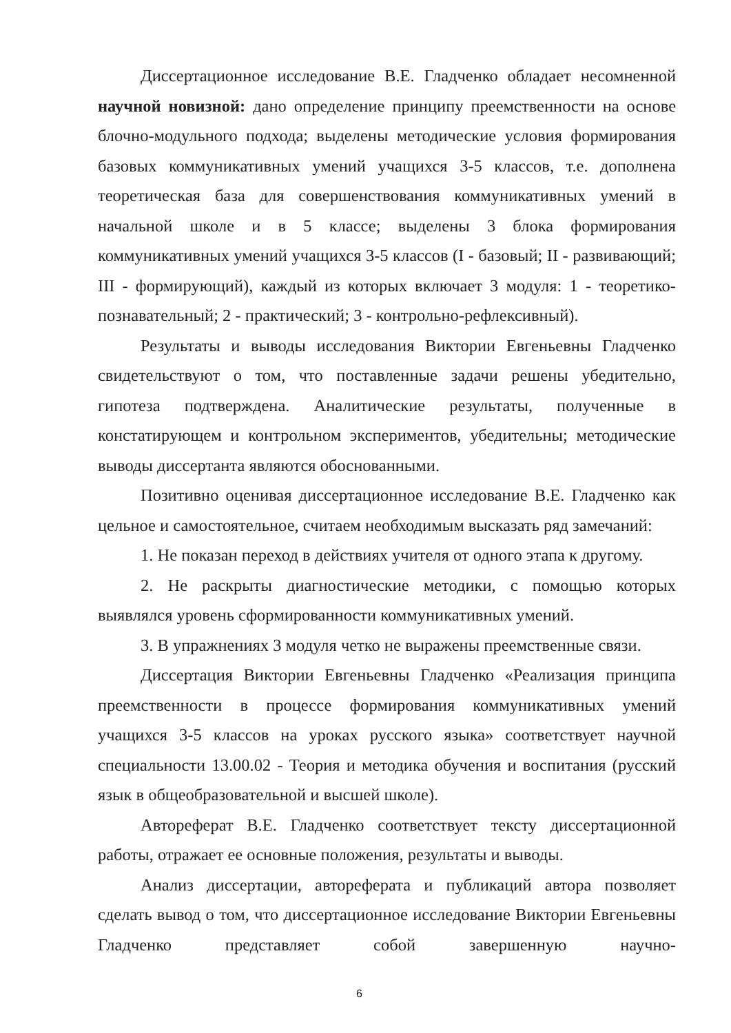Диссертационное исследование В.Е. Гладченко обладает несомненной научной новизной: дано определение принципу преемственности на основе блочно-модульного подхода; выделены методические условия формирования базовых коммуникативных умений учащихся 3-5 классов, т.е. дополнена теоретическая база для совершенствования коммуникативных умений в начальной школе и в 5 классе; выделены 3 блока формирования коммуникативных умений учащихся 3-5 классов (I - базовый; II - развивающий; III - формирующий), каждый из которых включает 3 модуля: 1 - теоретико-познавательный; 2 - практический; 3 - контрольно-рефлексивный).
Результаты и выводы исследования Виктории Евгеньевны Гладченко свидетельствуют о том, что поставленные задачи решены убедительно, гипотеза подтверждена. Аналитические результаты, полученные в констатирующем и контрольном экспериментов, убедительны; методические выводы диссертанта являются обоснованными.
Позитивно оценивая диссертационное исследование В.Е. Гладченко как цельное и самостоятельное, считаем необходимым высказать ряд замечаний:
1. Не показан переход в действиях учителя от одного этапа к другому.
2. Не раскрыты диагностические методики, с помощью которых выявлялся уровень сформированности коммуникативных умений.
3. В упражнениях 3 модуля четко не выражены преемственные связи.
Диссертация Виктории Евгеньевны Гладченко «Реализация принципа преемственности в процессе формирования коммуникативных умений учащихся 3-5 классов на уроках русского языка» соответствует научной специальности 13.00.02 - Теория и методика обучения и воспитания (русский язык в общеобразовательной и высшей школе).
Автореферат В.Е. Гладченко соответствует тексту диссертационной работы, отражает ее основные положения, результаты и выводы.
Анализ диссертации, автореферата и публикаций автора позволяет сделать вывод о том, что диссертационное исследование Виктории Евгеньевны Гладченко представляет собой завершенную научно-
6